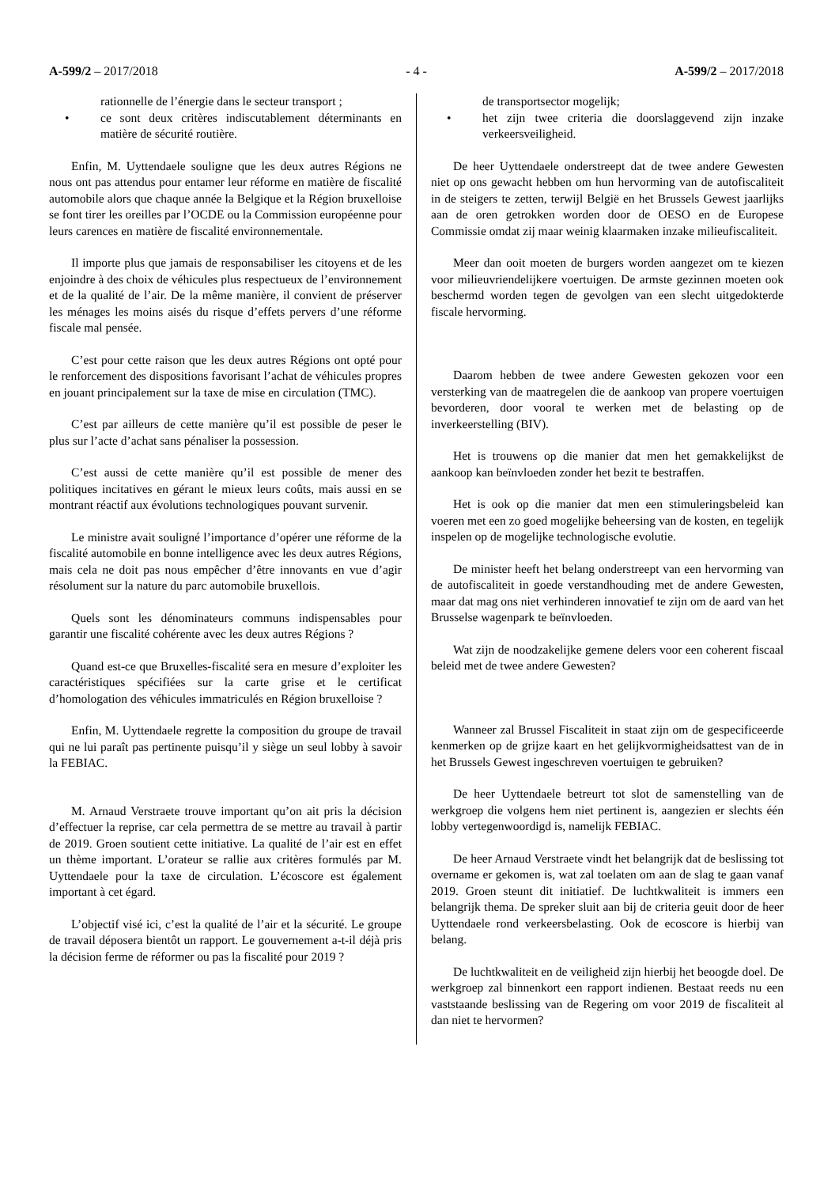A-599/2 – 2017/2018 - 4 - A-599/2 – 2017/2018
rationnelle de l’énergie dans le secteur transport ;
• ce sont deux critères indiscutablement déterminants en matière de sécurité routière.
Enfin, M. Uyttendaele souligne que les deux autres Régions ne nous ont pas attendus pour entamer leur réforme en matière de fiscalité automobile alors que chaque année la Belgique et la Région bruxelloise se font tirer les oreilles par l’OCDE ou la Commission européenne pour leurs carences en matière de fiscalité environnementale.
Il importe plus que jamais de responsabiliser les citoyens et de les enjoindre à des choix de véhicules plus respectueux de l’environnement et de la qualité de l’air. De la même manière, il convient de préserver les ménages les moins aisés du risque d’effets pervers d’une réforme fiscale mal pensée.
C’est pour cette raison que les deux autres Régions ont opté pour le renforcement des dispositions favorisant l’achat de véhicules propres en jouant principalement sur la taxe de mise en circulation (TMC).
C’est par ailleurs de cette manière qu’il est possible de peser le plus sur l’acte d’achat sans pénaliser la possession.
C’est aussi de cette manière qu’il est possible de mener des politiques incitatives en gérant le mieux leurs coûts, mais aussi en se montrant réactif aux évolutions technologiques pouvant survenir.
Le ministre avait souligné l’importance d’opérer une réforme de la fiscalité automobile en bonne intelligence avec les deux autres Régions, mais cela ne doit pas nous empêcher d’être innovants en vue d’agir résolument sur la nature du parc automobile bruxellois.
Quels sont les dénominateurs communs indispensables pour garantir une fiscalité cohérente avec les deux autres Régions ?
Quand est-ce que Bruxelles-fiscalité sera en mesure d’exploiter les caractéristiques spécifiées sur la carte grise et le certificat d’homologation des véhicules immatriculés en Région bruxelloise ?
Enfin, M. Uyttendaele regrette la composition du groupe de travail qui ne lui paraît pas pertinente puisqu’il y siège un seul lobby à savoir la FEBIAC.
M. Arnaud Verstraete trouve important qu’on ait pris la décision d’effectuer la reprise, car cela permettra de se mettre au travail à partir de 2019. Groen soutient cette initiative. La qualité de l’air est en effet un thème important. L’orateur se rallie aux critères formulés par M. Uyttendaele pour la taxe de circulation. L’écoscore est également important à cet égard.
L’objectif visé ici, c’est la qualité de l’air et la sécurité. Le groupe de travail déposera bientôt un rapport. Le gouvernement a-t-il déjà pris la décision ferme de réformer ou pas la fiscalité pour 2019 ?
de transportsector mogelijk;
• het zijn twee criteria die doorslaggevend zijn inzake verkeersveiligheid.
De heer Uyttendaele onderstreept dat de twee andere Gewesten niet op ons gewacht hebben om hun hervorming van de autofiscaliteit in de steigers te zetten, terwijl België en het Brussels Gewest jaarlijks aan de oren getrokken worden door de OESO en de Europese Commissie omdat zij maar weinig klaarmaken inzake milieufiscaliteit.
Meer dan ooit moeten de burgers worden aangezet om te kiezen voor milieuvriendelijkere voertuigen. De armste gezinnen moeten ook beschermd worden tegen de gevolgen van een slecht uitgedokterde fiscale hervorming.
Daarom hebben de twee andere Gewesten gekozen voor een versterking van de maatregelen die de aankoop van propere voertuigen bevorderen, door vooral te werken met de belasting op de inverkeerstelling (BIV).
Het is trouwens op die manier dat men het gemakkelijkst de aankoop kan beïnvloeden zonder het bezit te bestraffen.
Het is ook op die manier dat men een stimuleringsbeleid kan voeren met een zo goed mogelijke beheersing van de kosten, en tegelijk inspelen op de mogelijke technologische evolutie.
De minister heeft het belang onderstreept van een hervorming van de autofiscaliteit in goede verstandhouding met de andere Gewesten, maar dat mag ons niet verhinderen innovatief te zijn om de aard van het Brusselse wagenpark te beïnvloeden.
Wat zijn de noodzakelijke gemene delers voor een coherent fiscaal beleid met de twee andere Gewesten?
Wanneer zal Brussel Fiscaliteit in staat zijn om de gespecificeerde kenmerken op de grijze kaart en het gelijkvormigheidsattest van de in het Brussels Gewest ingeschreven voertuigen te gebruiken?
De heer Uyttendaele betreurt tot slot de samenstelling van de werkgroep die volgens hem niet pertinent is, aangezien er slechts één lobby vertegenwoordigd is, namelijk FEBIAC.
De heer Arnaud Verstraete vindt het belangrijk dat de beslissing tot overname er gekomen is, wat zal toelaten om aan de slag te gaan vanaf 2019. Groen steunt dit initiatief. De luchtkwaliteit is immers een belangrijk thema. De spreker sluit aan bij de criteria geuit door de heer Uyttendaele rond verkeersbelasting. Ook de ecoscore is hierbij van belang.
De luchtkwaliteit en de veiligheid zijn hierbij het beoogde doel. De werkgroep zal binnenkort een rapport indienen. Bestaat reeds nu een vaststaande beslissing van de Regering om voor 2019 de fiscaliteit al dan niet te hervormen?